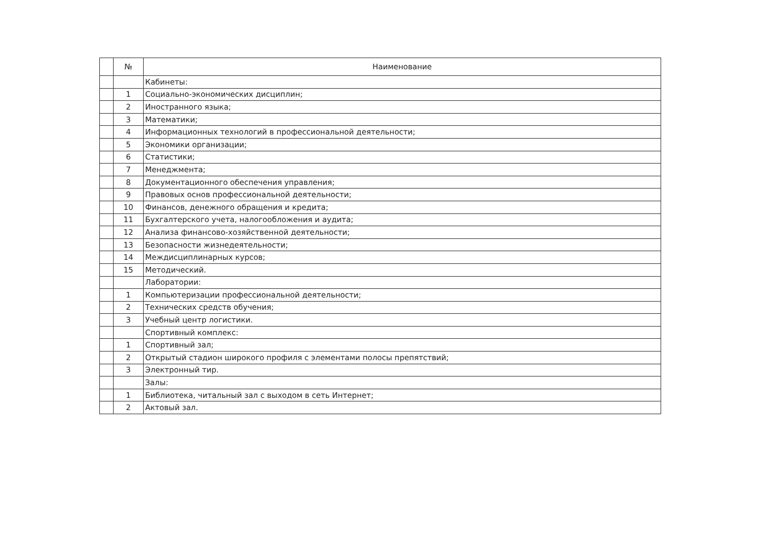| | № | Наименование |
| | | Кабинеты: |
| | 1 | Социально-экономических дисциплин; |
| | 2 | Иностранного языка; |
| | 3 | Математики; |
| | 4 | Информационных технологий в профессиональной деятельности; |
| | 5 | Экономики организации; |
| | 6 | Статистики; |
| | 7 | Менеджмента; |
| | 8 | Документационного обеспечения управления; |
| | 9 | Правовых основ профессиональной деятельности; |
| | 10 | Финансов, денежного обращения и кредита; |
| | 11 | Бухгалтерского учета, налогообложения и аудита; |
| | 12 | Анализа финансово-хозяйственной деятельности; |
| | 13 | Безопасности жизнедеятельности; |
| | 14 | Междисциплинарных курсов; |
| | 15 | Методический. |
| | | Лаборатории: |
| | 1 | Компьютеризации профессиональной деятельности; |
| | 2 | Технических средств обучения; |
| | 3 | Учебный центр логистики. |
| | | Спортивный комплекс: |
| | 1 | Спортивный зал; |
| | 2 | Открытый стадион широкого профиля с элементами полосы препятствий; |
| | 3 | Электронный тир. |
| | | Залы: |
| | 1 | Библиотека, читальный зал с выходом в сеть Интернет; |
| | 2 | Актовый зал. |